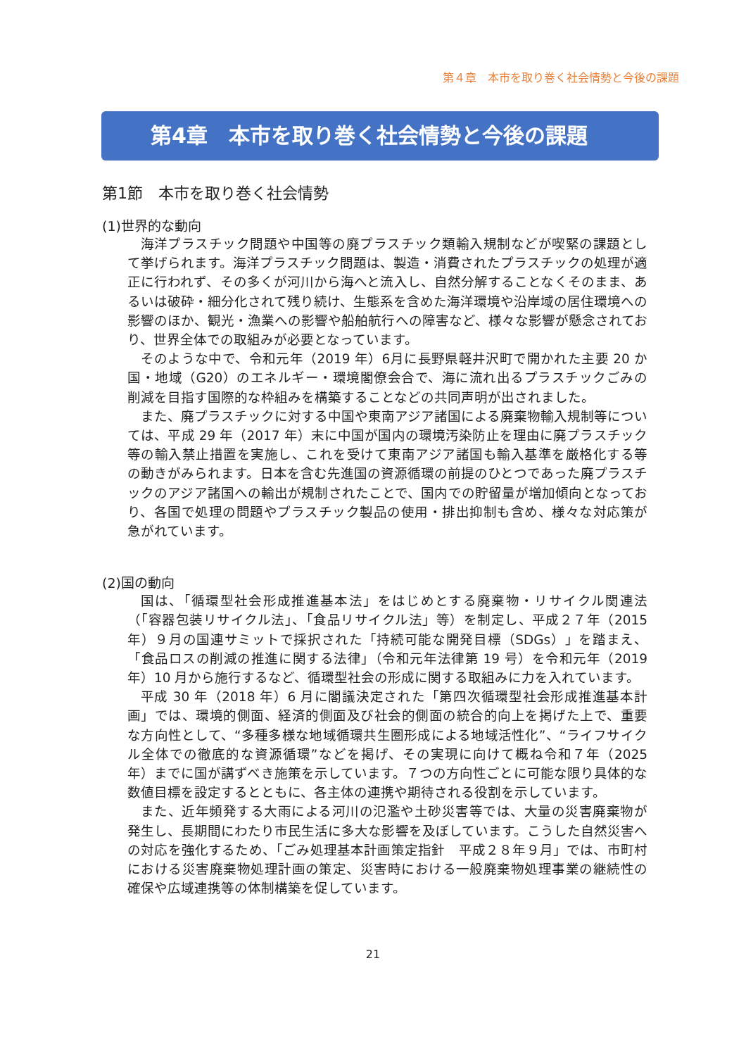第４章　本市を取り巻く社会情勢と今後の課題
第4章　本市を取り巻く社会情勢と今後の課題
第1節　本市を取り巻く社会情勢
(1)世界的な動向
海洋プラスチック問題や中国等の廃プラスチック類輸入規制などが喫緊の課題として挙げられます。海洋プラスチック問題は、製造・消費されたプラスチックの処理が適正に行われず、その多くが河川から海へと流入し、自然分解することなくそのまま、あるいは破砕・細分化されて残り続け、生態系を含めた海洋環境や沿岸域の居住環境への影響のほか、観光・漁業への影響や船舶航行への障害など、様々な影響が懸念されており、世界全体での取組みが必要となっています。
そのような中で、令和元年（2019 年）6月に長野県軽井沢町で開かれた主要 20 か国・地域（G20）のエネルギー・環境閣僚会合で、海に流れ出るプラスチックごみの削減を目指す国際的な枠組みを構築することなどの共同声明が出されました。
また、廃プラスチックに対する中国や東南アジア諸国による廃棄物輸入規制等については、平成 29 年（2017 年）末に中国が国内の環境汚染防止を理由に廃プラスチック等の輸入禁止措置を実施し、これを受けて東南アジア諸国も輸入基準を厳格化する等の動きがみられます。日本を含む先進国の資源循環の前提のひとつであった廃プラスチックのアジア諸国への輸出が規制されたことで、国内での貯留量が増加傾向となっており、各国で処理の問題やプラスチック製品の使用・排出抑制も含め、様々な対応策が急がれています。
(2)国の動向
国は、「循環型社会形成推進基本法」をはじめとする廃棄物・リサイクル関連法（「容器包装リサイクル法」、「食品リサイクル法」等）を制定し、平成２７年（2015 年）９月の国連サミットで採択された「持続可能な開発目標（SDGs）」を踏まえ、「食品ロスの削減の推進に関する法律」（令和元年法律第 19 号）を令和元年（2019 年）10 月から施行するなど、循環型社会の形成に関する取組みに力を入れています。
平成 30 年（2018 年）6 月に閣議決定された「第四次循環型社会形成推進基本計画」では、環境的側面、経済的側面及び社会的側面の統合的向上を掲げた上で、重要な方向性として、“多種多様な地域循環共生圏形成による地域活性化”、“ライフサイクル全体での徹底的な資源循環”などを掲げ、その実現に向けて概ね令和７年（2025 年）までに国が講ずべき施策を示しています。７つの方向性ごとに可能な限り具体的な数値目標を設定するとともに、各主体の連携や期待される役割を示しています。
また、近年頻発する大雨による河川の氾濫や土砂災害等では、大量の災害廃棄物が発生し、長期間にわたり市民生活に多大な影響を及ぼしています。こうした自然災害への対応を強化するため、「ごみ処理基本計画策定指針　平成２８年９月」では、市町村における災害廃棄物処理計画の策定、災害時における一般廃棄物処理事業の継続性の確保や広域連携等の体制構築を促しています。
21